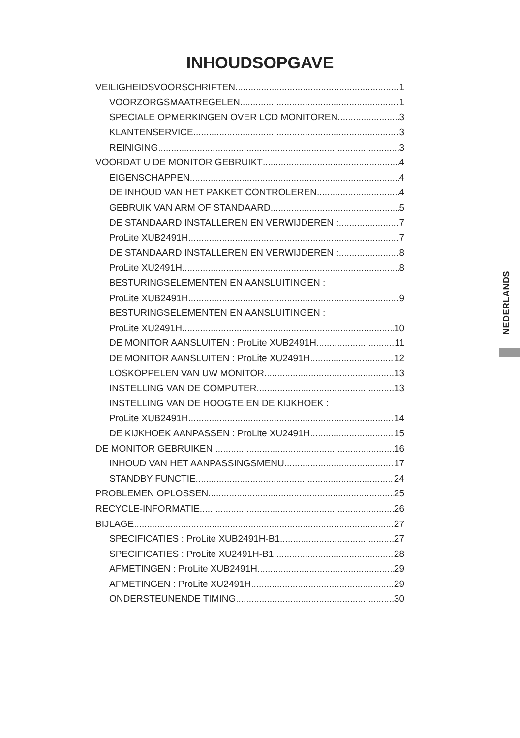INHOUDSOPGAVE
VEILIGHEIDSVOORSCHRIFTEN 1
VOORZORGSMAATREGELEN 1
SPECIALE OPMERKINGEN OVER LCD MONITOREN 3
KLANTENSERVICE 3
REINIGING 3
VOORDAT U DE MONITOR GEBRUIKT 4
EIGENSCHAPPEN 4
DE INHOUD VAN HET PAKKET CONTROLEREN 4
GEBRUIK VAN ARM OF STANDAARD 5
DE STANDAARD INSTALLEREN EN VERWIJDEREN : 7
ProLite XUB2491H 7
DE STANDAARD INSTALLEREN EN VERWIJDEREN : 8
ProLite XU2491H 8
BESTURINGSELEMENTEN EN AANSLUITINGEN :
ProLite XUB2491H 9
BESTURINGSELEMENTEN EN AANSLUITINGEN :
ProLite XU2491H 10
DE MONITOR AANSLUITEN : ProLite XUB2491H 11
DE MONITOR AANSLUITEN : ProLite XU2491H 12
LOSKOPPELEN VAN UW MONITOR 13
INSTELLING VAN DE COMPUTER 13
INSTELLING VAN DE HOOGTE EN DE KIJKHOEK :
ProLite XUB2491H 14
DE KIJKHOEK AANPASSEN : ProLite XU2491H 15
DE MONITOR GEBRUIKEN 16
INHOUD VAN HET AANPASSINGSMENU 17
STANDBY FUNCTIE 24
PROBLEMEN OPLOSSEN 25
RECYCLE-INFORMATIE 26
BIJLAGE 27
SPECIFICATIES : ProLite XUB2491H-B1 27
SPECIFICATIES : ProLite XU2491H-B1 28
AFMETINGEN : ProLite XUB2491H 29
AFMETINGEN : ProLite XU2491H 29
ONDERSTEUNENDE TIMING 30
NEDERLANDS